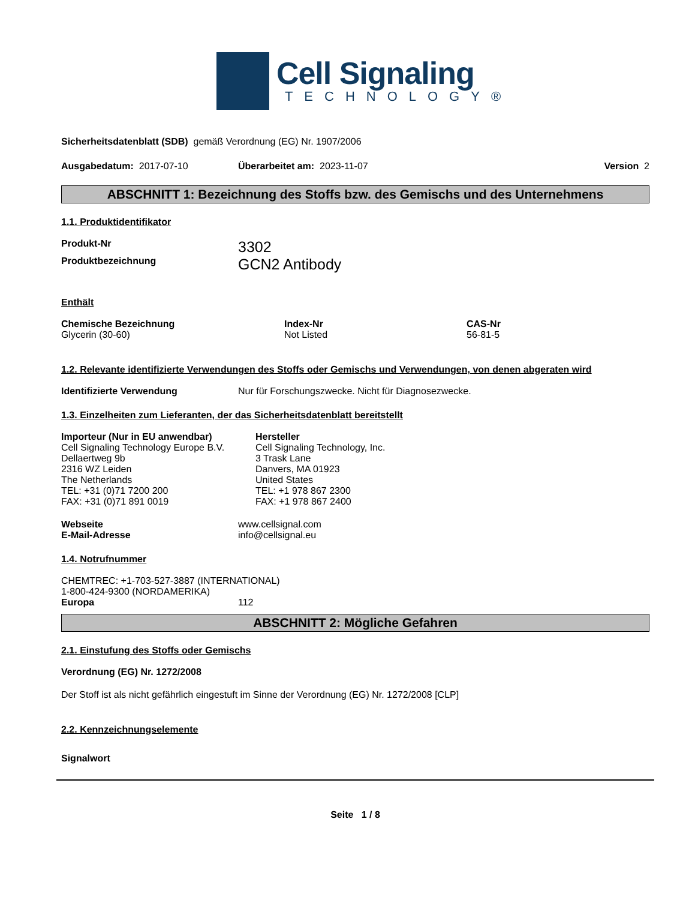Cell Signaling
TECHNOLOGY®
Sicherheitsdatenblatt (SDB) gemäß Verordnung (EG) Nr. 1907/2006
Ausgabedatum: 2017-07-10 Überarbeitet am: 2023-11-07 Version 2
ABSCHNITT 1: Bezeichnung des Stoffs bzw. des Gemischs und des Unternehmens
1.1. Produktidentifikator
Produkt-Nr
3302
Produktbezeichnung
GCN2 Antibody
Enthält
Chemische Bezeichnung
Glycerin (30-60)
Index-Nr
Not Listed
CAS-Nr
56-81-5
1.2. Relevante identifizierte Verwendungen des Stoffs oder Gemischs und Verwendungen, von denen abgeraten wird
Identifizierte Verwendung Nur für Forschungszwecke. Nicht für Diagnosezwecke.
1.3. Einzelheiten zum Lieferanten, der das Sicherheitsdatenblatt bereitstellt
Importeur (Nur in EU anwendbar)
Cell Signaling Technology Europe B.V.
Dellaertweg 9b
2316 WZ Leiden
The Netherlands
TEL: +31 (0)71 7200 200
FAX: +31 (0)71 891 0019
Hersteller
Cell Signaling Technology, Inc.
3 Trask Lane
Danvers, MA 01923
United States
TEL: +1 978 867 2300
FAX: +1 978 867 2400
Webseite
E-Mail-Adresse
www.cellsignal.com
info@cellsignal.eu
1.4. Notrufnummer
CHEMTREC: +1-703-527-3887 (INTERNATIONAL)
1-800-424-9300 (NORDAMERIKA)
Europa 112
ABSCHNITT 2: Mögliche Gefahren
2.1. Einstufung des Stoffs oder Gemischs
Verordnung (EG) Nr. 1272/2008
Der Stoff ist als nicht gefährlich eingestuft im Sinne der Verordnung (EG) Nr. 1272/2008 [CLP]
2.2. Kennzeichnungselemente
Signalwort
Seite 1 / 8